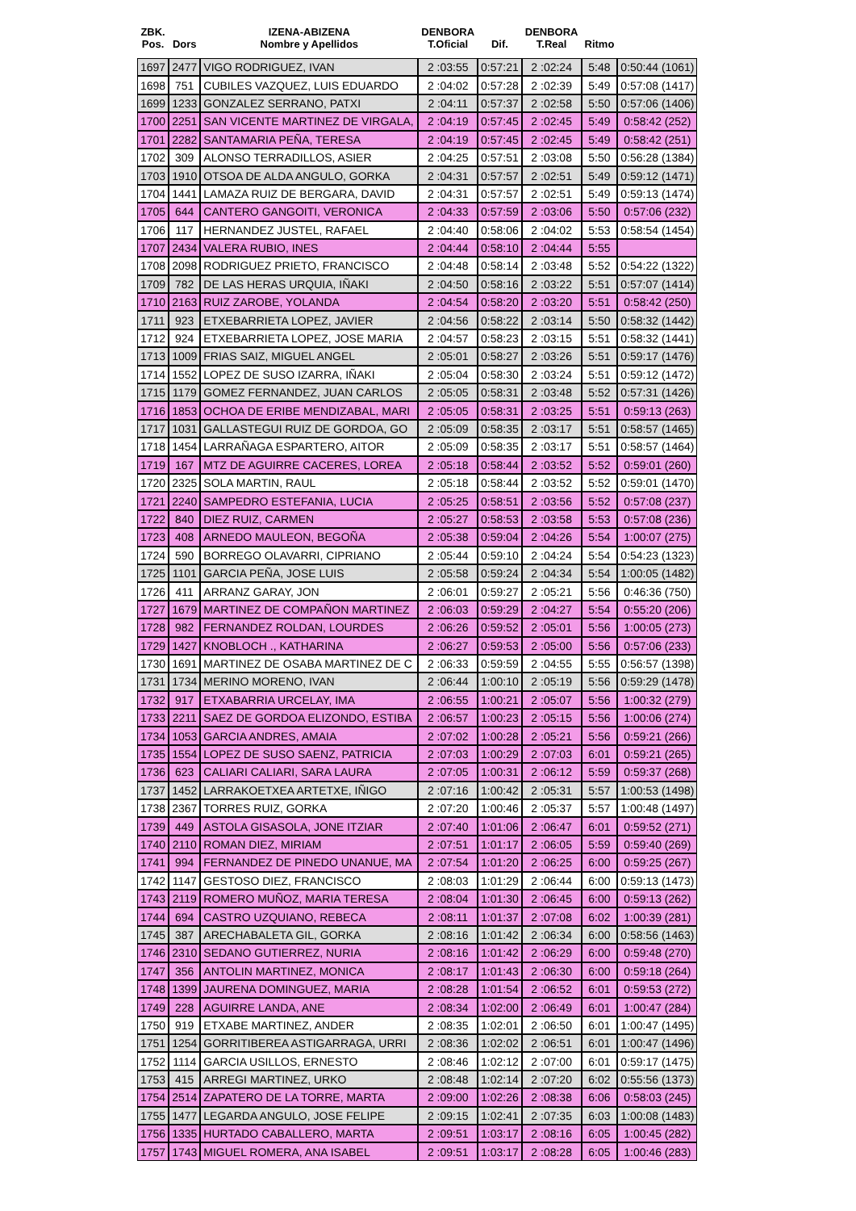| ZBK. Pos. | Dors | IZENA-ABIZENA Nombre y Apellidos | DENBORA T.Oficial | Dif. | DENBORA T.Real | Ritmo | |
| --- | --- | --- | --- | --- | --- | --- | --- |
| 1697 | 2477 | VIGO RODRIGUEZ, IVAN | 2 :03:55 | 0:57:21 | 2 :02:24 | 5:48 | 0:50:44 (1061) |
| 1698 | 751 | CUBILES VAZQUEZ, LUIS EDUARDO | 2 :04:02 | 0:57:28 | 2 :02:39 | 5:49 | 0:57:08 (1417) |
| 1699 | 1233 | GONZALEZ SERRANO, PATXI | 2 :04:11 | 0:57:37 | 2 :02:58 | 5:50 | 0:57:06 (1406) |
| 1700 | 2251 | SAN VICENTE MARTINEZ DE VIRGALA, | 2 :04:19 | 0:57:45 | 2 :02:45 | 5:49 | 0:58:42 (252) |
| 1701 | 2282 | SANTAMARIA PEÑA, TERESA | 2 :04:19 | 0:57:45 | 2 :02:45 | 5:49 | 0:58:42 (251) |
| 1702 | 309 | ALONSO TERRADILLOS, ASIER | 2 :04:25 | 0:57:51 | 2 :03:08 | 5:50 | 0:56:28 (1384) |
| 1703 | 1910 | OTSOA DE ALDA ANGULO, GORKA | 2 :04:31 | 0:57:57 | 2 :02:51 | 5:49 | 0:59:12 (1471) |
| 1704 | 1441 | LAMAZA RUIZ DE BERGARA, DAVID | 2 :04:31 | 0:57:57 | 2 :02:51 | 5:49 | 0:59:13 (1474) |
| 1705 | 644 | CANTERO GANGOITI, VERONICA | 2 :04:33 | 0:57:59 | 2 :03:06 | 5:50 | 0:57:06 (232) |
| 1706 | 117 | HERNANDEZ JUSTEL, RAFAEL | 2 :04:40 | 0:58:06 | 2 :04:02 | 5:53 | 0:58:54 (1454) |
| 1707 | 2434 | VALERA RUBIO, INES | 2 :04:44 | 0:58:10 | 2 :04:44 | 5:55 | |
| 1708 | 2098 | RODRIGUEZ PRIETO, FRANCISCO | 2 :04:48 | 0:58:14 | 2 :03:48 | 5:52 | 0:54:22 (1322) |
| 1709 | 782 | DE LAS HERAS URQUIA, IÑAKI | 2 :04:50 | 0:58:16 | 2 :03:22 | 5:51 | 0:57:07 (1414) |
| 1710 | 2163 | RUIZ ZAROBE, YOLANDA | 2 :04:54 | 0:58:20 | 2 :03:20 | 5:51 | 0:58:42 (250) |
| 1711 | 923 | ETXEBARRIETA LOPEZ, JAVIER | 2 :04:56 | 0:58:22 | 2 :03:14 | 5:50 | 0:58:32 (1442) |
| 1712 | 924 | ETXEBARRIETA LOPEZ, JOSE MARIA | 2 :04:57 | 0:58:23 | 2 :03:15 | 5:51 | 0:58:32 (1441) |
| 1713 | 1009 | FRIAS SAIZ, MIGUEL ANGEL | 2 :05:01 | 0:58:27 | 2 :03:26 | 5:51 | 0:59:17 (1476) |
| 1714 | 1552 | LOPEZ DE SUSO IZARRA, IÑAKI | 2 :05:04 | 0:58:30 | 2 :03:24 | 5:51 | 0:59:12 (1472) |
| 1715 | 1179 | GOMEZ FERNANDEZ, JUAN CARLOS | 2 :05:05 | 0:58:31 | 2 :03:48 | 5:52 | 0:57:31 (1426) |
| 1716 | 1853 | OCHOA DE ERIBE MENDIZABAL, MARI | 2 :05:05 | 0:58:31 | 2 :03:25 | 5:51 | 0:59:13 (263) |
| 1717 | 1031 | GALLASTEGUI RUIZ DE GORDOA, GO | 2 :05:09 | 0:58:35 | 2 :03:17 | 5:51 | 0:58:57 (1465) |
| 1718 | 1454 | LARRAÑAGA ESPARTERO, AITOR | 2 :05:09 | 0:58:35 | 2 :03:17 | 5:51 | 0:58:57 (1464) |
| 1719 | 167 | MTZ DE AGUIRRE CACERES, LOREA | 2 :05:18 | 0:58:44 | 2 :03:52 | 5:52 | 0:59:01 (260) |
| 1720 | 2325 | SOLA MARTIN, RAUL | 2 :05:18 | 0:58:44 | 2 :03:52 | 5:52 | 0:59:01 (1470) |
| 1721 | 2240 | SAMPEDRO ESTEFANIA, LUCIA | 2 :05:25 | 0:58:51 | 2 :03:56 | 5:52 | 0:57:08 (237) |
| 1722 | 840 | DIEZ RUIZ, CARMEN | 2 :05:27 | 0:58:53 | 2 :03:58 | 5:53 | 0:57:08 (236) |
| 1723 | 408 | ARNEDO MAULEON, BEGOÑA | 2 :05:38 | 0:59:04 | 2 :04:26 | 5:54 | 1:00:07 (275) |
| 1724 | 590 | BORREGO OLAVARRI, CIPRIANO | 2 :05:44 | 0:59:10 | 2 :04:24 | 5:54 | 0:54:23 (1323) |
| 1725 | 1101 | GARCIA PEÑA, JOSE LUIS | 2 :05:58 | 0:59:24 | 2 :04:34 | 5:54 | 1:00:05 (1482) |
| 1726 | 411 | ARRANZ GARAY, JON | 2 :06:01 | 0:59:27 | 2 :05:21 | 5:56 | 0:46:36 (750) |
| 1727 | 1679 | MARTINEZ DE COMPAÑON MARTINEZ | 2 :06:03 | 0:59:29 | 2 :04:27 | 5:54 | 0:55:20 (206) |
| 1728 | 982 | FERNANDEZ ROLDAN, LOURDES | 2 :06:26 | 0:59:52 | 2 :05:01 | 5:56 | 1:00:05 (273) |
| 1729 | 1427 | KNOBLOCH ., KATHARINA | 2 :06:27 | 0:59:53 | 2 :05:00 | 5:56 | 0:57:06 (233) |
| 1730 | 1691 | MARTINEZ DE OSABA MARTINEZ DE C | 2 :06:33 | 0:59:59 | 2 :04:55 | 5:55 | 0:56:57 (1398) |
| 1731 | 1734 | MERINO MORENO, IVAN | 2 :06:44 | 1:00:10 | 2 :05:19 | 5:56 | 0:59:29 (1478) |
| 1732 | 917 | ETXABARRIA URCELAY, IMA | 2 :06:55 | 1:00:21 | 2 :05:07 | 5:56 | 1:00:32 (279) |
| 1733 | 2211 | SAEZ DE GORDOA ELIZONDO, ESTIBA | 2 :06:57 | 1:00:23 | 2 :05:15 | 5:56 | 1:00:06 (274) |
| 1734 | 1053 | GARCIA ANDRES, AMAIA | 2 :07:02 | 1:00:28 | 2 :05:21 | 5:56 | 0:59:21 (266) |
| 1735 | 1554 | LOPEZ DE SUSO SAENZ, PATRICIA | 2 :07:03 | 1:00:29 | 2 :07:03 | 6:01 | 0:59:21 (265) |
| 1736 | 623 | CALIARI CALIARI, SARA LAURA | 2 :07:05 | 1:00:31 | 2 :06:12 | 5:59 | 0:59:37 (268) |
| 1737 | 1452 | LARRAKOETXEA ARTETXE, IÑIGO | 2 :07:16 | 1:00:42 | 2 :05:31 | 5:57 | 1:00:53 (1498) |
| 1738 | 2367 | TORRES RUIZ, GORKA | 2 :07:20 | 1:00:46 | 2 :05:37 | 5:57 | 1:00:48 (1497) |
| 1739 | 449 | ASTOLA GISASOLA, JONE ITZIAR | 2 :07:40 | 1:01:06 | 2 :06:47 | 6:01 | 0:59:52 (271) |
| 1740 | 2110 | ROMAN DIEZ, MIRIAM | 2 :07:51 | 1:01:17 | 2 :06:05 | 5:59 | 0:59:40 (269) |
| 1741 | 994 | FERNANDEZ DE PINEDO UNANUE, MA | 2 :07:54 | 1:01:20 | 2 :06:25 | 6:00 | 0:59:25 (267) |
| 1742 | 1147 | GESTOSO DIEZ, FRANCISCO | 2 :08:03 | 1:01:29 | 2 :06:44 | 6:00 | 0:59:13 (1473) |
| 1743 | 2119 | ROMERO MUÑOZ, MARIA TERESA | 2 :08:04 | 1:01:30 | 2 :06:45 | 6:00 | 0:59:13 (262) |
| 1744 | 694 | CASTRO UZQUIANO, REBECA | 2 :08:11 | 1:01:37 | 2 :07:08 | 6:02 | 1:00:39 (281) |
| 1745 | 387 | ARECHABALETA GIL, GORKA | 2 :08:16 | 1:01:42 | 2 :06:34 | 6:00 | 0:58:56 (1463) |
| 1746 | 2310 | SEDANO GUTIERREZ, NURIA | 2 :08:16 | 1:01:42 | 2 :06:29 | 6:00 | 0:59:48 (270) |
| 1747 | 356 | ANTOLIN MARTINEZ, MONICA | 2 :08:17 | 1:01:43 | 2 :06:30 | 6:00 | 0:59:18 (264) |
| 1748 | 1399 | JAURENA DOMINGUEZ, MARIA | 2 :08:28 | 1:01:54 | 2 :06:52 | 6:01 | 0:59:53 (272) |
| 1749 | 228 | AGUIRRE LANDA, ANE | 2 :08:34 | 1:02:00 | 2 :06:49 | 6:01 | 1:00:47 (284) |
| 1750 | 919 | ETXABE MARTINEZ, ANDER | 2 :08:35 | 1:02:01 | 2 :06:50 | 6:01 | 1:00:47 (1495) |
| 1751 | 1254 | GORRITIBEREA ASTIGARRAGA, URRI | 2 :08:36 | 1:02:02 | 2 :06:51 | 6:01 | 1:00:47 (1496) |
| 1752 | 1114 | GARCIA USILLOS, ERNESTO | 2 :08:46 | 1:02:12 | 2 :07:00 | 6:01 | 0:59:17 (1475) |
| 1753 | 415 | ARREGI MARTINEZ, URKO | 2 :08:48 | 1:02:14 | 2 :07:20 | 6:02 | 0:55:56 (1373) |
| 1754 | 2514 | ZAPATERO DE LA TORRE, MARTA | 2 :09:00 | 1:02:26 | 2 :08:38 | 6:06 | 0:58:03 (245) |
| 1755 | 1477 | LEGARDA ANGULO, JOSE FELIPE | 2 :09:15 | 1:02:41 | 2 :07:35 | 6:03 | 1:00:08 (1483) |
| 1756 | 1335 | HURTADO CABALLERO, MARTA | 2 :09:51 | 1:03:17 | 2 :08:16 | 6:05 | 1:00:45 (282) |
| 1757 | 1743 | MIGUEL ROMERA, ANA ISABEL | 2 :09:51 | 1:03:17 | 2 :08:28 | 6:05 | 1:00:46 (283) |